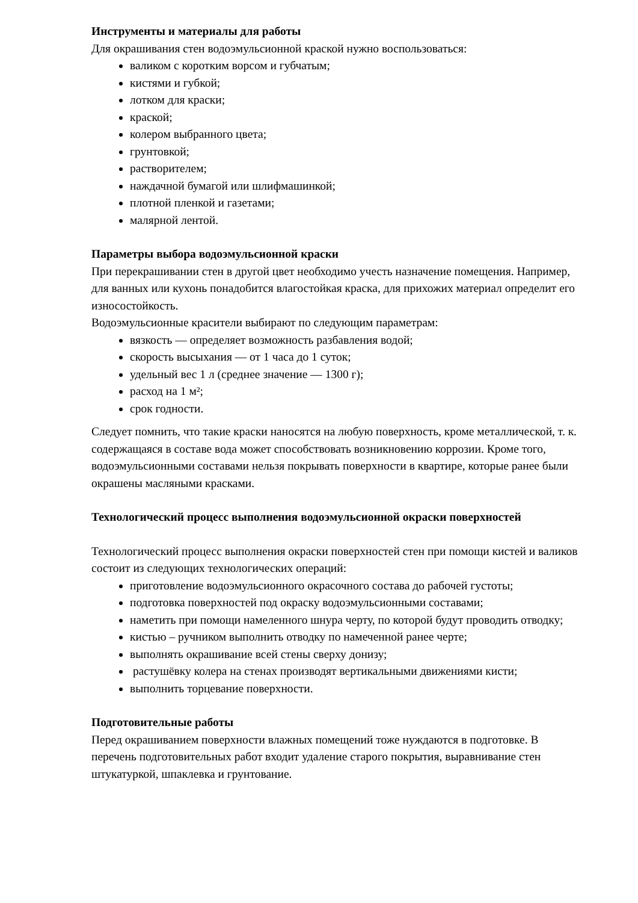Инструменты и материалы для работы
Для окрашивания стен водоэмульсионной краской нужно воспользоваться:
валиком с коротким ворсом и губчатым;
кистями и губкой;
лотком для краски;
краской;
колером выбранного цвета;
грунтовкой;
растворителем;
наждачной бумагой или шлифмашинкой;
плотной пленкой и газетами;
малярной лентой.
Параметры выбора водоэмульсионной краски
При перекрашивании стен в другой цвет необходимо учесть назначение помещения. Например, для ванных или кухонь понадобится влагостойкая краска, для прихожих материал определит его износостойкость.
Водоэмульсионные красители выбирают по следующим параметрам:
вязкость — определяет возможность разбавления водой;
скорость высыхания — от 1 часа до 1 суток;
удельный вес 1 л (среднее значение — 1300 г);
расход на 1 м²;
срок годности.
Следует помнить, что такие краски наносятся на любую поверхность, кроме металлической, т. к. содержащаяся в составе вода может способствовать возникновению коррозии. Кроме того, водоэмульсионными составами нельзя покрывать поверхности в квартире, которые ранее были окрашены масляными красками.
Технологический процесс выполнения водоэмульсионной окраски поверхностей
Технологический процесс выполнения окраски поверхностей стен при помощи кистей и валиков состоит из следующих технологических операций:
приготовление водоэмульсионного окрасочного состава до рабочей густоты;
подготовка поверхностей под окраску водоэмульсионными составами;
наметить при помощи намеленного шнура черту, по которой будут проводить отводку;
кистью – ручником выполнить отводку по намеченной ранее черте;
выполнять окрашивание всей стены сверху донизу;
растушёвку колера на стенах производят вертикальными движениями кисти;
выполнить торцевание поверхности.
Подготовительные работы
Перед окрашиванием поверхности влажных помещений тоже нуждаются в подготовке. В перечень подготовительных работ входит удаление старого покрытия, выравнивание стен штукатуркой, шпаклевка и грунтование.